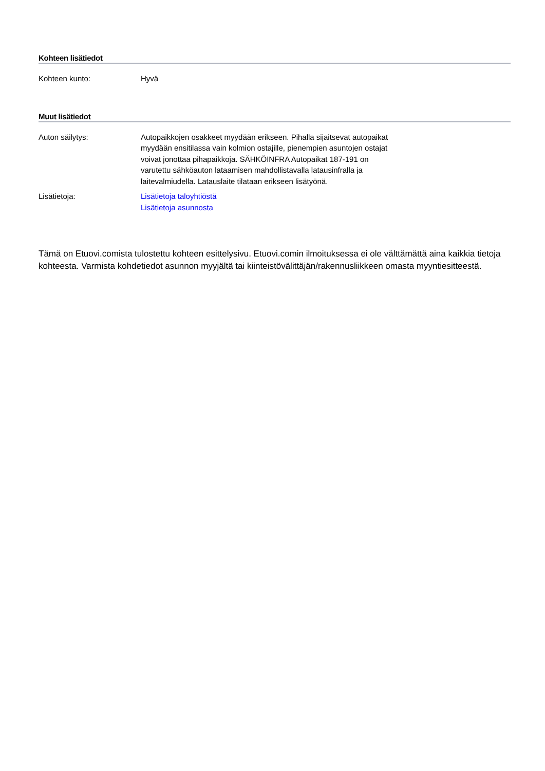Kohteen lisätiedot
| Kohteen kunto: | Hyvä |
Muut lisätiedot
| Auton säilytys: | Autopaikkojen osakkeet myydään erikseen. Pihalla sijaitsevat autopaikat myydään ensitilassa vain kolmion ostajille, pienempien asuntojen ostajat voivat jonottaa pihapaikkoja. SÄHKÖINFRA Autopaikat 187-191 on varutettu sähköauton lataamisen mahdollistavalla latausinfralla ja laitevalmiudella. Latauslaite tilataan erikseen lisätyönä. |
| Lisätietoja: | Lisätietoja taloyhtiöstä Lisätietoja asunnosta |
Tämä on Etuovi.comista tulostettu kohteen esittelysivu. Etuovi.comin ilmoituksessa ei ole välttämättä aina kaikkia tietoja kohteesta. Varmista kohdetiedot asunnon myyjältä tai kiinteistövälittäjän/rakennusliikkeen omasta myyntiesitteestä.